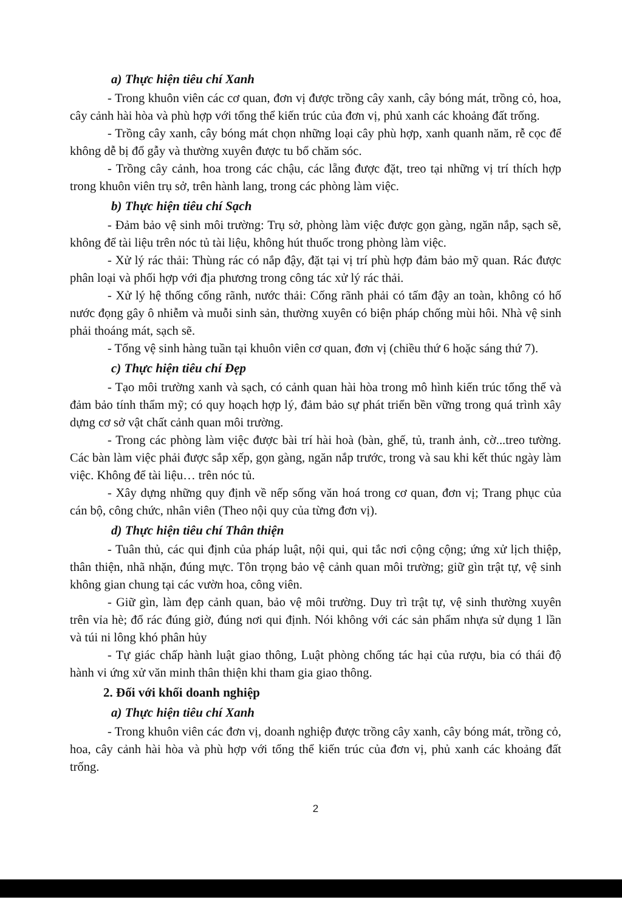a) Thực hiện tiêu chí Xanh
- Trong khuôn viên các cơ quan, đơn vị được trồng cây xanh, cây bóng mát, trồng cỏ, hoa, cây cảnh hài hòa và phù hợp với tổng thể kiến trúc của đơn vị, phủ xanh các khoảng đất trống.
- Trồng cây xanh, cây bóng mát chọn những loại cây phù hợp, xanh quanh năm, rễ cọc để không dễ bị đổ gẫy và thường xuyên được tu bổ chăm sóc.
- Trồng cây cảnh, hoa trong các chậu, các lẵng được đặt, treo tại những vị trí thích hợp trong khuôn viên trụ sở, trên hành lang, trong các phòng làm việc.
b) Thực hiện tiêu chí Sạch
- Đảm bảo vệ sinh môi trường: Trụ sở, phòng làm việc được gọn gàng, ngăn nắp, sạch sẽ, không để tài liệu trên nóc tủ tài liệu, không hút thuốc trong phòng làm việc.
- Xử lý rác thải: Thùng rác có nắp đậy, đặt tại vị trí phù hợp đảm bảo mỹ quan. Rác được phân loại và phối hợp với địa phương trong công tác xử lý rác thải.
- Xử lý hệ thống cống rãnh, nước thải: Cống rãnh phải có tấm đậy an toàn, không có hố nước đọng gây ô nhiễm và muỗi sinh sản, thường xuyên có biện pháp chống mùi hôi. Nhà vệ sinh phải thoáng mát, sạch sẽ.
- Tổng vệ sinh hàng tuần tại khuôn viên cơ quan, đơn vị (chiều thứ 6 hoặc sáng thứ 7).
c) Thực hiện tiêu chí Đẹp
- Tạo môi trường xanh và sạch, có cảnh quan hài hòa trong mô hình kiến trúc tổng thể và đảm bảo tính thẩm mỹ; có quy hoạch hợp lý, đảm bảo sự phát triển bền vững trong quá trình xây dựng cơ sở vật chất cảnh quan môi trường.
- Trong các phòng làm việc được bài trí hài hoà (bàn, ghế, tủ, tranh ảnh, cờ...treo tường. Các bàn làm việc phải được sắp xếp, gọn gàng, ngăn nắp trước, trong và sau khi kết thúc ngày làm việc. Không để tài liệu… trên nóc tủ.
- Xây dựng những quy định về nếp sống văn hoá trong cơ quan, đơn vị; Trang phục của cán bộ, công chức, nhân viên (Theo nội quy của từng đơn vị).
d) Thực hiện tiêu chí Thân thiện
- Tuân thủ, các qui định của pháp luật, nội qui, qui tắc nơi cộng cộng; ứng xử lịch thiệp, thân thiện, nhã nhặn, đúng mực. Tôn trọng bảo vệ cảnh quan môi trường; giữ gìn trật tự, vệ sinh không gian chung tại các vườn hoa, công viên.
- Giữ gìn, làm đẹp cảnh quan, bảo vệ môi trường. Duy trì trật tự, vệ sinh thường xuyên trên vỉa hè; đổ rác đúng giờ, đúng nơi qui định. Nói không với các sản phẩm nhựa sử dụng 1 lần và túi ni lông khó phân hủy
- Tự giác chấp hành luật giao thông, Luật phòng chống tác hại của rượu, bia có thái độ hành vi ứng xử văn minh thân thiện khi tham gia giao thông.
2. Đối với khối doanh nghiệp
a) Thực hiện tiêu chí Xanh
- Trong khuôn viên các đơn vị, doanh nghiệp được trồng cây xanh, cây bóng mát, trồng cỏ, hoa, cây cảnh hài hòa và phù hợp với tổng thể kiến trúc của đơn vị, phủ xanh các khoảng đất trống.
2